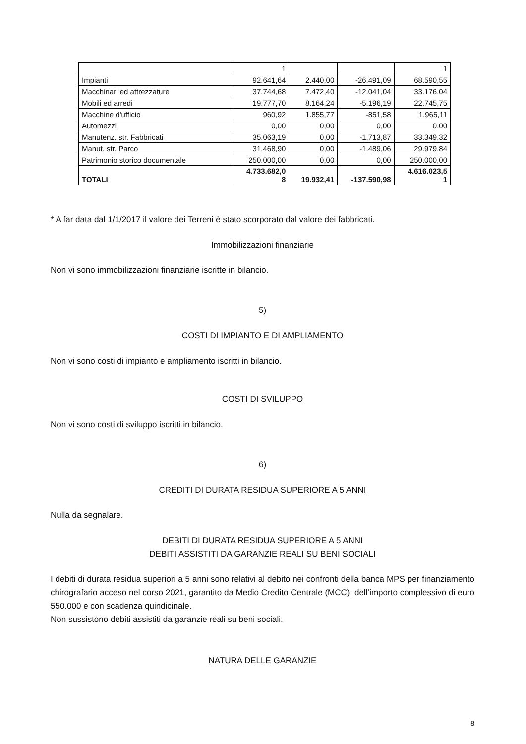| | 1 | | | 1 |
| Impianti | 92.641,64 | 2.440,00 | -26.491,09 | 68.590,55 |
| Macchinari ed attrezzature | 37.744,68 | 7.472,40 | -12.041,04 | 33.176,04 |
| Mobili ed arredi | 19.777,70 | 8.164,24 | -5.196,19 | 22.745,75 |
| Macchine d'ufficio | 960,92 | 1.855,77 | -851,58 | 1.965,11 |
| Automezzi | 0,00 | 0,00 | 0,00 | 0,00 |
| Manutenz. str. Fabbricati | 35.063,19 | 0,00 | -1.713,87 | 33.349,32 |
| Manut. str. Parco | 31.468,90 | 0,00 | -1.489,06 | 29.979,84 |
| Patrimonio storico documentale | 250.000,00 | 0,00 | 0,00 | 250.000,00 |
| TOTALI | 4.733.682,0 8 | 19.932,41 | -137.590,98 | 4.616.023,5 1 |
* A far data dal 1/1/2017 il valore dei Terreni è stato scorporato dal valore dei fabbricati.
Immobilizzazioni finanziarie
Non vi sono immobilizzazioni finanziarie iscritte in bilancio.
5)
COSTI DI IMPIANTO E DI AMPLIAMENTO
Non vi sono costi di impianto e ampliamento iscritti in bilancio.
COSTI DI SVILUPPO
Non vi sono costi di sviluppo iscritti in bilancio.
6)
CREDITI DI DURATA RESIDUA SUPERIORE A 5 ANNI
Nulla da segnalare.
DEBITI DI DURATA RESIDUA SUPERIORE A 5 ANNI
DEBITI ASSISTITI DA GARANZIE REALI SU BENI SOCIALI
I debiti di durata residua superiori a 5 anni sono relativi al debito nei confronti della banca MPS per finanziamento chirografario acceso nel corso 2021, garantito da Medio Credito Centrale (MCC), dell’importo complessivo di euro 550.000 e con scadenza quindicinale.
Non sussistono debiti assistiti da garanzie reali su beni sociali.
NATURA DELLE GARANZIE
8